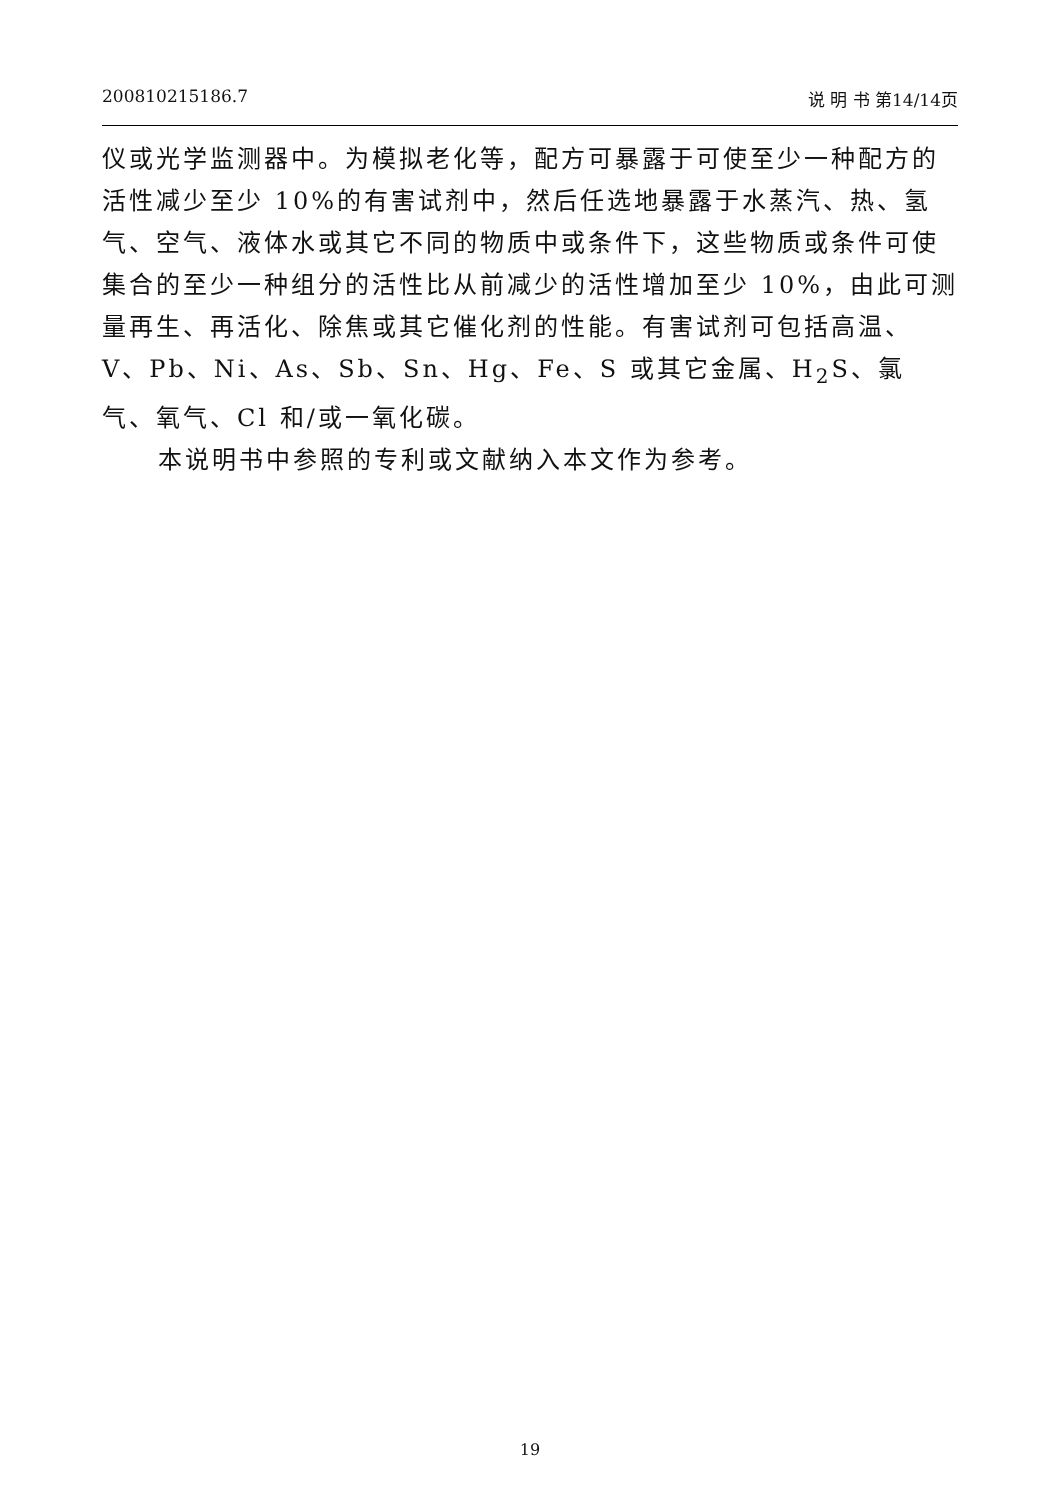200810215186.7 说 明 书 第14/14页
仪或光学监测器中。为模拟老化等，配方可暴露于可使至少一种配方的活性减少至少 10%的有害试剂中，然后任选地暴露于水蒸汽、热、氢气、空气、液体水或其它不同的物质中或条件下，这些物质或条件可使集合的至少一种组分的活性比从前减少的活性增加至少 10%，由此可测量再生、再活化、除焦或其它催化剂的性能。有害试剂可包括高温、V、Pb、Ni、As、Sb、Sn、Hg、Fe、S 或其它金属、H<sub>2</sub>S、氯气、氧气、Cl 和/或一氧化碳。
本说明书中参照的专利或文献纳入本文作为参考。
19